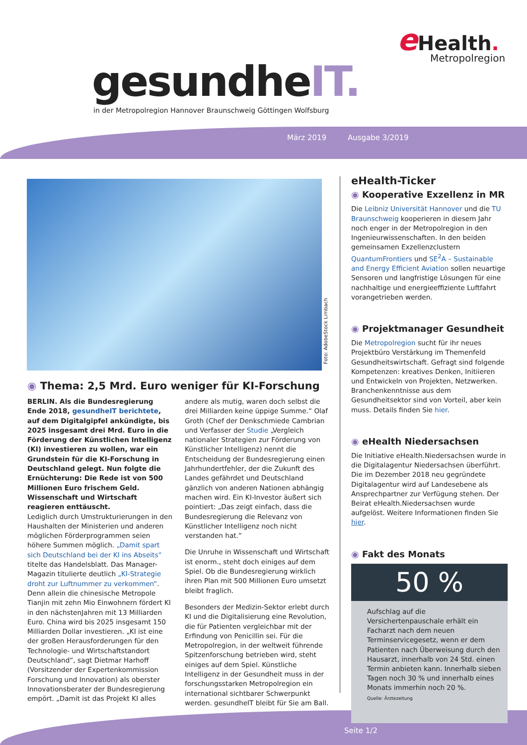gesundheIT.
in der Metropolregion Hannover Braunschweig Göttingen Wolfsburg
e Health.
Metropolregion
März 2019 Ausgabe 3/2019
Foto: AdobeStock Limbach
◉ Thema: 2,5 Mrd. Euro weniger für KI-Forschung
BERLIN. Als die Bundesregierung Ende 2018, gesundheIT berichtete, auf dem Digitalgipfel ankündigte, bis 2025 insgesamt drei Mrd. Euro in die Förderung der Künstlichen Intelligenz (KI) investieren zu wollen, war ein Grundstein für die KI-Forschung in Deutschland gelegt. Nun folgte die Ernüchterung: Die Rede ist von 500 Millionen Euro frischem Geld. Wissenschaft und Wirtschaft reagieren enttäuscht.
Lediglich durch Umstrukturierungen in den Haushalten der Ministerien und anderen möglichen Förderprogrammen seien höhere Summen möglich. „Damit spart sich Deutschland bei der KI ins Abseits“ titelte das Handelsblatt. Das Manager-Magazin titulierte deutlich „KI-Strategie droht zur Luftnummer zu verkommen“. Denn allein die chinesische Metropole Tianjin mit zehn Mio Einwohnern fördert KI in den nächstenJahren mit 13 Milliarden Euro. China wird bis 2025 insgesamt 150 Milliarden Dollar investieren. „KI ist eine der großen Herausforderungen für den Technologie- und Wirtschaftstandort Deutschland“, sagt Dietmar Harhoff (Vorsitzender der Expertenkommission Forschung und Innovation) als oberster Innovationsberater der Bundesregierung empört. „Damit ist das Projekt KI alles andere als mutig, waren doch selbst die drei Milliarden keine üppige Summe.“ Olaf Groth (Chef der Denkschmiede Cambrian und Verfasser der Studie „Vergleich nationaler Strategien zur Förderung von Künstlicher Intelligenz) nennt die Entscheidung der Bundesregierung einen Jahrhundertfehler, der die Zukunft des Landes gefährdet und Deutschland gänzlich von anderen Nationen abhängig machen wird. Ein KI-Investor äußert sich pointiert: „Das zeigt einfach, dass die Bundesregierung die Relevanz von Künstlicher Intelligenz noch nicht verstanden hat.“
Die Unruhe in Wissenschaft und Wirtschaft ist enorm., steht doch einiges auf dem Spiel. Ob die Bundesregierung wirklich ihren Plan mit 500 Millionen Euro umsetzt bleibt fraglich.
Besonders der Medizin-Sektor erlebt durch KI und die Digitalisierung eine Revolution, die für Patienten vergleichbar mit der Erfindung von Penicillin sei. Für die Metropolregion, in der weltweit führende Spitzenforschung betrieben wird, steht einiges auf dem Spiel. Künstliche Intelligenz in der Gesundheit muss in der forschungsstarken Metropolregion ein international sichtbarer Schwerpunkt werden. gesundheIT bleibt für Sie am Ball.
eHealth-Ticker
◉ Kooperative Exzellenz in MR
Die Leibniz Universität Hannover und die TU Braunschweig kooperieren in diesem Jahr noch enger in der Metropolregion in den Ingenieurwissenschaften. In den beiden gemeinsamen Exzellenzclustern QuantumFrontiers und SE<sup>2</sup>A – Sustainable and Energy Efficient Aviation sollen neuartige Sensoren und langfristige Lösungen für eine nachhaltige und energieeffiziente Luftfahrt vorangetrieben werden.
◉ Projektmanager Gesundheit
Die Metropolregion sucht für ihr neues Projektbüro Verstärkung im Themenfeld Gesundheitswirtschaft. Gefragt sind folgende Kompetenzen: kreatives Denken, Initiieren und Entwickeln von Projekten, Netzwerken. Branchenkenntnisse aus dem Gesundheitsektor sind von Vorteil, aber kein muss. Details finden Sie hier.
◉ eHealth Niedersachsen
Die Initiative eHealth.Niedersachsen wurde in die Digitalagentur Niedersachsen überführt. Die im Dezember 2018 neu gegründete Digitalagentur wird auf Landesebene als Ansprechpartner zur Verfügung stehen. Der Beirat eHealth.Niedersachsen wurde aufgelöst. Weitere Informationen finden Sie hier.
◉ Fakt des Monats
50 %
Aufschlag auf die Versichertenpauschale erhält ein Facharzt nach dem neuen Terminservicegesetz, wenn er dem Patienten nach Überweisung durch den Hausarzt, innerhalb von 24 Std. einen Termin anbieten kann. Innerhalb sieben Tagen noch 30 % und innerhalb eines Monats immerhin noch 20 %.
Quelle: Ärztezeitung
Seite 1/2